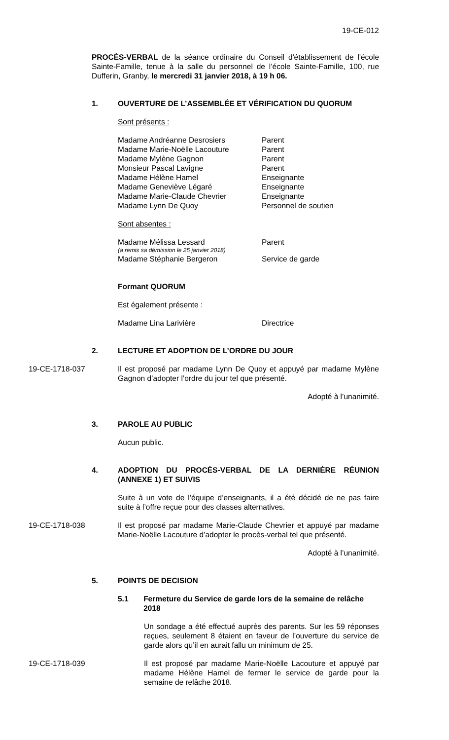19-CE-012
PROCÈS-VERBAL de la séance ordinaire du Conseil d'établissement de l'école Sainte-Famille, tenue à la salle du personnel de l’école Sainte-Famille, 100, rue Dufferin, Granby, le mercredi 31 janvier 2018, à 19 h 06.
1. OUVERTURE DE L’ASSEMBLÉE ET VÉRIFICATION DU QUORUM
Sont présents :
Madame Andréanne Desrosiers Parent
Madame Marie-Noëlle Lacouture Parent
Madame Mylène Gagnon Parent
Monsieur Pascal Lavigne Parent
Madame Hélène Hamel Enseignante
Madame Geneviève Légaré Enseignante
Madame Marie-Claude Chevrier Enseignante
Madame Lynn De Quoy Personnel de soutien
Sont absentes :
Madame Mélissa Lessard Parent
(a remis sa démission le 25 janvier 2018)
Madame Stéphanie Bergeron Service de garde
Formant QUORUM
Est également présente :
Madame Lina Larivière Directrice
2. LECTURE ET ADOPTION DE L’ORDRE DU JOUR
19-CE-1718-037 Il est proposé par madame Lynn De Quoy et appuyé par madame Mylène Gagnon d’adopter l’ordre du jour tel que présenté.
Adopté à l’unanimité.
3. PAROLE AU PUBLIC
Aucun public.
4. ADOPTION DU PROCÈS-VERBAL DE LA DERNIÈRE RÉUNION (ANNEXE 1) ET SUIVIS
Suite à un vote de l’équipe d’enseignants, il a été décidé de ne pas faire suite à l’offre reçue pour des classes alternatives.
19-CE-1718-038 Il est proposé par madame Marie-Claude Chevrier et appuyé par madame Marie-Noëlle Lacouture d’adopter le procès-verbal tel que présenté.
Adopté à l’unanimité.
5. POINTS DE DECISION
5.1 Fermeture du Service de garde lors de la semaine de relâche 2018
Un sondage a été effectué auprès des parents. Sur les 59 réponses reçues, seulement 8 étaient en faveur de l’ouverture du service de garde alors qu’il en aurait fallu un minimum de 25.
19-CE-1718-039 Il est proposé par madame Marie-Noëlle Lacouture et appuyé par madame Hélène Hamel de fermer le service de garde pour la semaine de relâche 2018.